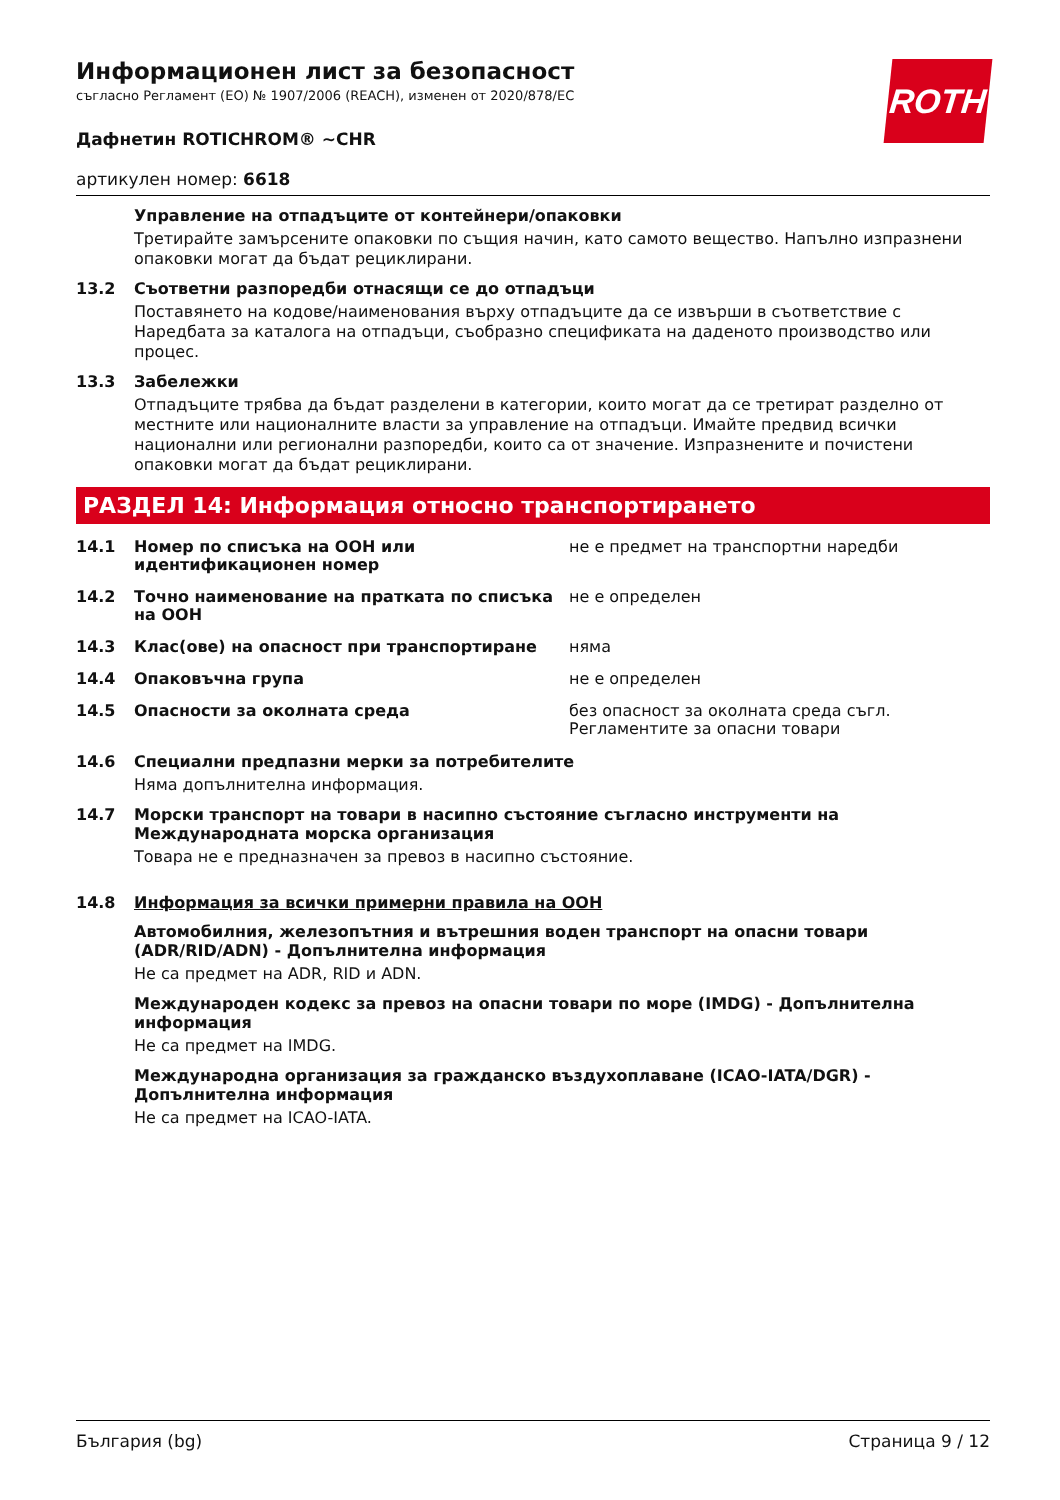Информационен лист за безопасност
съгласно Регламент (ЕО) № 1907/2006 (REACH), изменен от 2020/878/ЕС
Дафнетин ROTICHROM® ~CHR
артикулен номер: 6618
Управление на отпадъците от контейнери/опаковки
Третирайте замърсените опаковки по същия начин, като самото вещество. Напълно изпразнени опаковки могат да бъдат рециклирани.
13.2 Съответни разпоредби отнасящи се до отпадъци
Поставянето на кодове/наименования върху отпадъците да се извърши в съответствие с Наредбата за каталога на отпадъци, съобразно спецификата на даденото производство или процес.
13.3 Забележки
Отпадъците трябва да бъдат разделени в категории, които могат да се третират разделно от местните или националните власти за управление на отпадъци. Имайте предвид всички национални или регионални разпоредби, които са от значение. Изпразнените и почистени опаковки могат да бъдат рециклирани.
РАЗДЕЛ 14: Информация относно транспортирането
14.1 Номер по списъка на ООН или идентификационен номер не е предмет на транспортни наредби
14.2 Точно наименование на пратката по списъка на ООН не е определен
14.3 Клас(ове) на опасност при транспортиране няма
14.4 Опаковъчна група не е определен
14.5 Опасности за околната среда без опасност за околната среда съгл. Регламентите за опасни товари
14.6 Специални предпазни мерки за потребителите
Няма допълнителна информация.
14.7 Морски транспорт на товари в насипно състояние съгласно инструменти на Международната морска организация
Товара не е предназначен за превоз в насипно състояние.
14.8 Информация за всички примерни правила на ООН
Автомобилния, железопътния и вътрешния воден транспорт на опасни товари (ADR/RID/ADN) - Допълнителна информация
Не са предмет на ADR, RID и ADN.
Международен кодекс за превоз на опасни товари по море (IMDG) - Допълнителна информация
Не са предмет на IMDG.
Международна организация за гражданско въздухоплаване (ICAO-IATA/DGR) - Допълнителна информация
Не са предмет на ICAO-IATA.
ROTH
България (bg) Страница 9 / 12